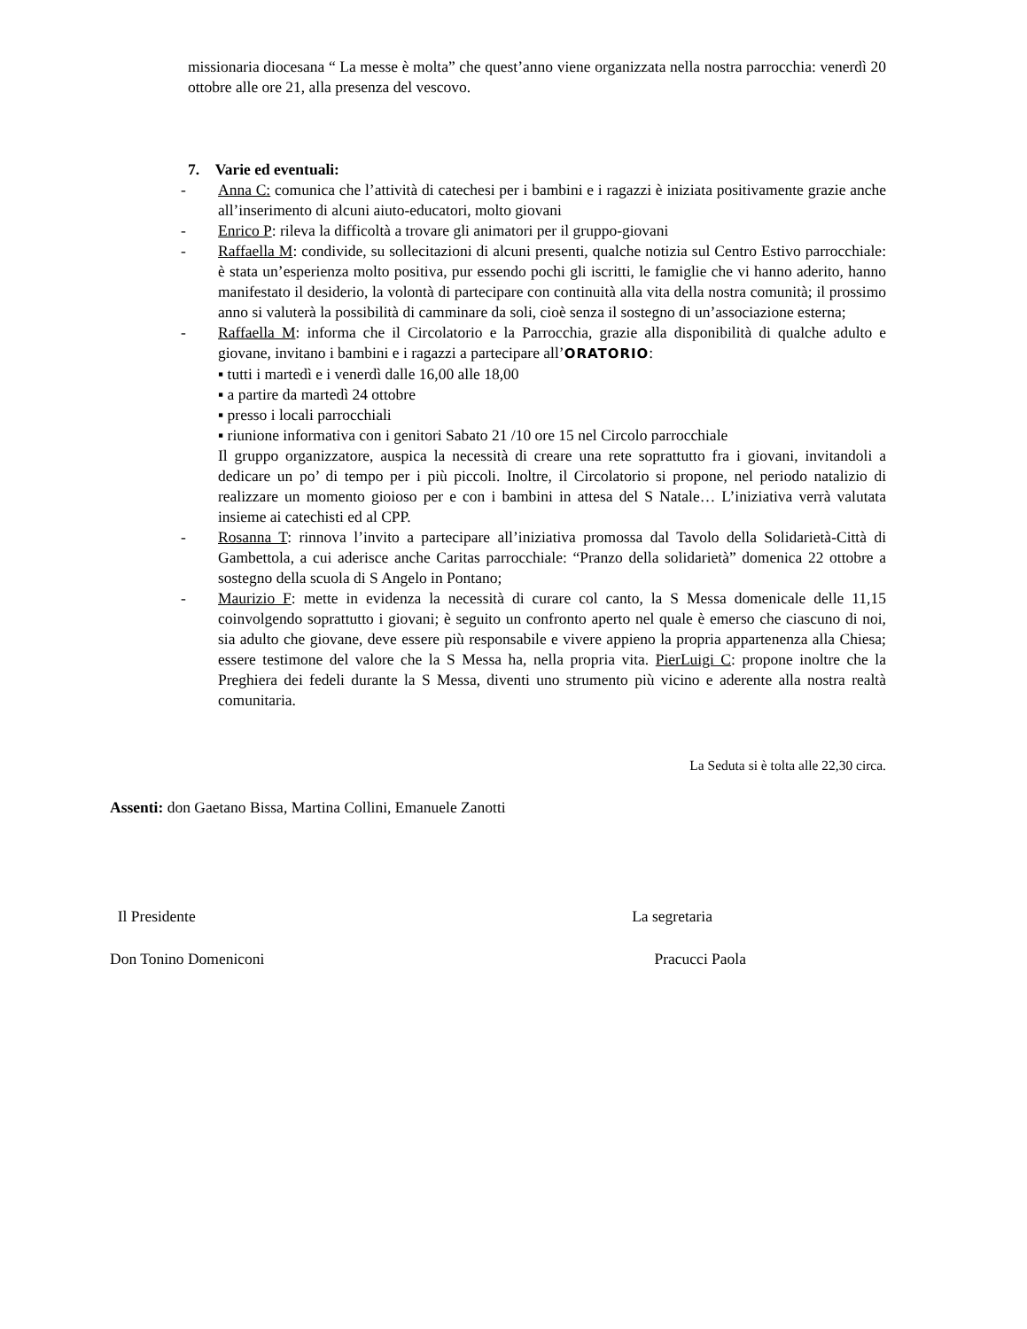missionaria diocesana “ La messe è molta” che quest’anno viene organizzata nella nostra parrocchia: venerdì 20 ottobre alle ore 21, alla presenza del vescovo.
7. Varie ed eventuali:
- Anna C: comunica che l’attività di catechesi per i bambini e i ragazzi è iniziata positivamente grazie anche all’inserimento di alcuni aiuto-educatori, molto giovani
- Enrico P: rileva la difficoltà a trovare gli animatori per il gruppo-giovani
- Raffaella M: condivide, su sollecitazioni di alcuni presenti, qualche notizia sul Centro Estivo parrocchiale: è stata un’esperienza molto positiva, pur essendo pochi gli iscritti, le famiglie che vi hanno aderito, hanno manifestato il desiderio, la volontà di partecipare con continuità alla vita della nostra comunità; il prossimo anno si valuterà la possibilità di camminare da soli, cioè senza il sostegno di un’associazione esterna;
- Raffaella M: informa che il Circolatorio e la Parrocchia, grazie alla disponibilità di qualche adulto e giovane, invitano i bambini e i ragazzi a partecipare all’ORATORIO:
▪ tutti i martedì e i venerdì dalle 16,00 alle 18,00
▪ a partire da martedì 24 ottobre
▪ presso i locali parrocchiali
▪ riunione informativa con i genitori Sabato 21 /10 ore 15 nel Circolo parrocchiale
Il gruppo organizzatore, auspica la necessità di creare una rete soprattutto fra i giovani, invitandoli a dedicare un po’ di tempo per i più piccoli. Inoltre, il Circolatorio si propone, nel periodo natalizio di realizzare un momento gioioso per e con i bambini in attesa del S Natale… L’iniziativa verrà valutata insieme ai catechisti ed al CPP.
- Rosanna T: rinnova l’invito a partecipare all’iniziativa promossa dal Tavolo della Solidarietà-Città di Gambettola, a cui aderisce anche Caritas parrocchiale: “Pranzo della solidarietà” domenica 22 ottobre a sostegno della scuola di S Angelo in Pontano;
- Maurizio F: mette in evidenza la necessità di curare col canto, la S Messa domenicale delle 11,15 coinvolgendo soprattutto i giovani; è seguito un confronto aperto nel quale è emerso che ciascuno di noi, sia adulto che giovane, deve essere più responsabile e vivere appieno la propria appartenenza alla Chiesa; essere testimone del valore che la S Messa ha, nella propria vita. PierLuigi C: propone inoltre che la Preghiera dei fedeli durante la S Messa, diventi uno strumento più vicino e aderente alla nostra realtà comunitaria.
La Seduta si è tolta alle 22,30 circa.
Assenti: don Gaetano Bissa, Martina Collini, Emanuele Zanotti
Il Presidente La segretaria
Don Tonino Domeniconi Pracucci Paola